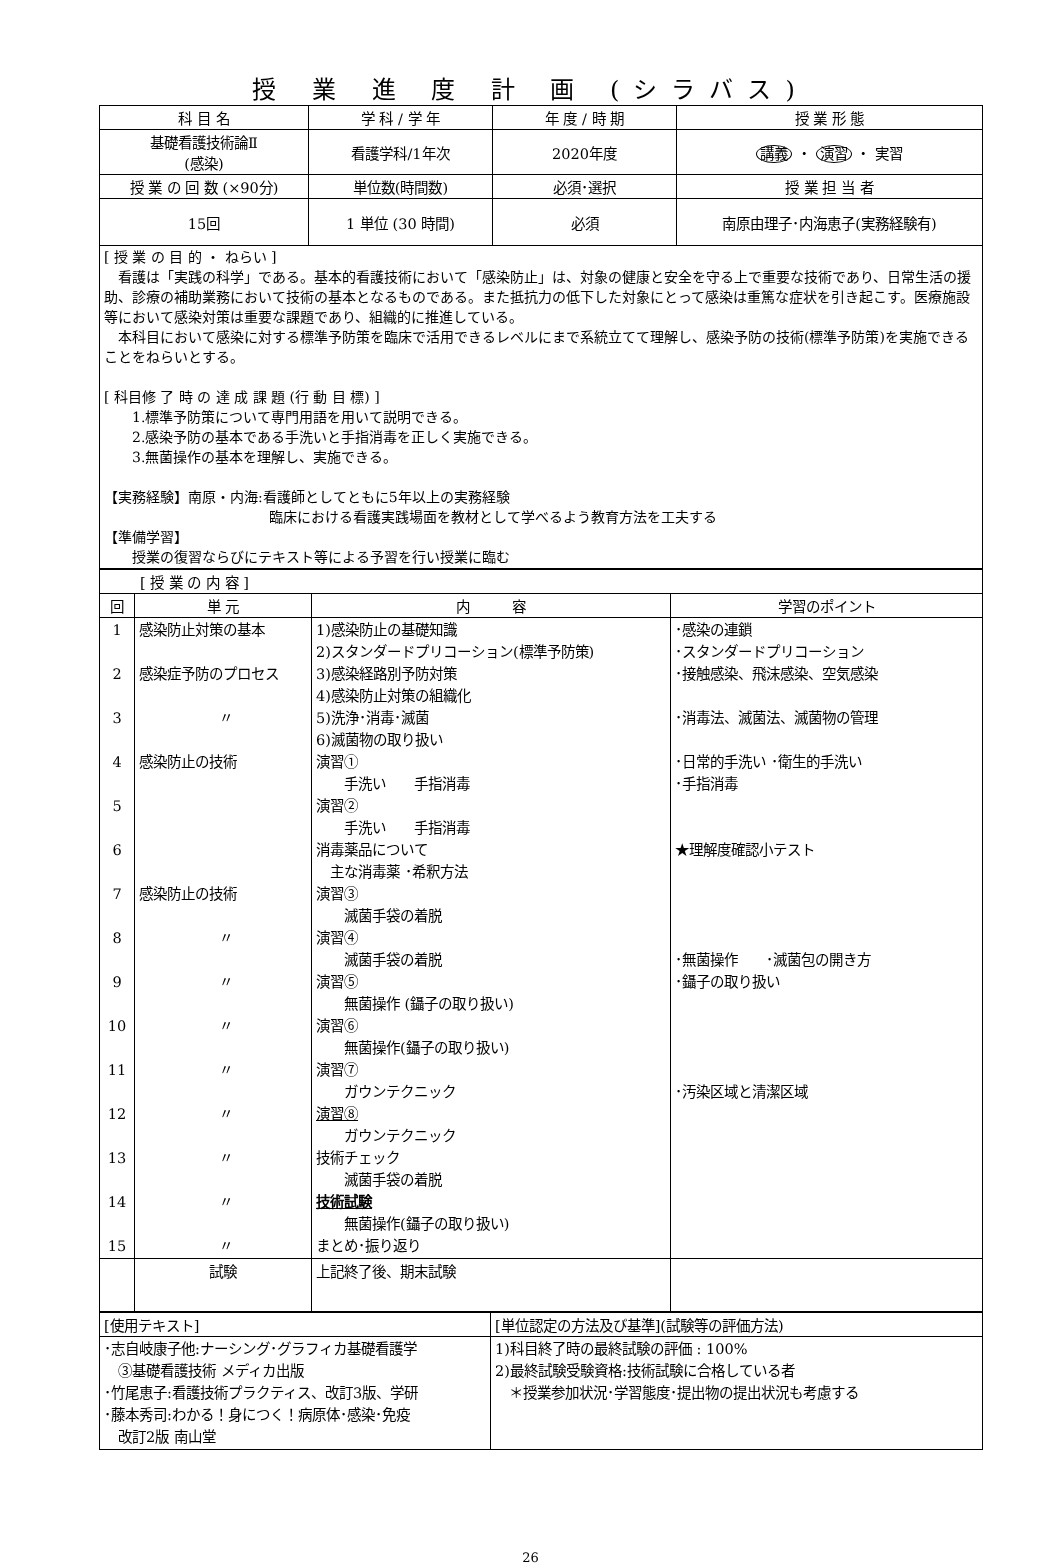授 業 進 度 計 画 (シラバス)
| 科 目 名 | 学 科 / 学 年 | 年 度 / 時 期 | 授 業 形 態 |
| --- | --- | --- | --- |
| 基礎看護技術論Ⅱ (感染) | 看護学科/1年次 | 2020年度 | 講義 ・ 演習 ・ 実習 |
| 授 業 の 回 数 (×90分) | 単位数(時間数) | 必須･選択 | 授 業 担 当 者 |
| 15回 | 1 単位 (30 時間) | 必須 | 南原由理子･内海恵子(実務経験有) |
| [ 授 業 の 目 的 ・ ねらい ] 看護は「実践の科学」である。基本的看護技術において「感染防止」は、対象の健康と安全を守る上で重要な技術であり、日常生活の援助、診療の補助業務において技術の基本となるものである。また抵抗力の低下した対象にとって感染は重篤な症状を引き起こす。医療施設等において感染対策は重要な課題であり、組織的に推進している。 本科目において感染に対する標準予防策を臨床で活用できるレベルにまで系統立てて理解し、感染予防の技術(標準予防策)を実施できることをねらいとする。 [ 科目修 了 時 の 達 成 課 題 (行 動 目 標) ] 1.標準予防策について専門用語を用いて説明できる。 2.感染予防の基本である手洗いと手指消毒を正しく実施できる。 3.無菌操作の基本を理解し、実施できる。 【実務経験】南原・内海:看護師としてともに5年以上の実務経験 臨床における看護実践場面を教材として学べるよう教育方法を工夫する 【準備学習】 授業の復習ならびにテキスト等による予習を行い授業に臨む | | | |
| [ 授 業 の 内 容 ] | | | |
| 回 | 単 元 | 内 容 | 学習のポイント |
| 1 2 3 4 5 6 7 8 9 10 11 12 13 14 15 | 感染防止対策の基本 感染症予防のプロセス 〃 感染防止の技術 感染防止の技術 〃 〃 〃 〃 〃 〃 〃 〃 | 1)感染防止の基礎知識 2)スタンダードプリコーション(標準予防策) 3)感染経路別予防対策 4)感染防止対策の組織化 5)洗浄･消毒･滅菌 6)滅菌物の取り扱い 演習① 手洗い 手指消毒 演習② 手洗い 手指消毒 消毒薬品について 主な消毒薬 ･希釈方法 演習③ 滅菌手袋の着脱 演習④ 滅菌手袋の着脱 演習⑤ 無菌操作 (鑷子の取り扱い) 演習⑥ 無菌操作(鑷子の取り扱い) 演習⑦ ガウンテクニック 演習⑧ ガウンテクニック 技術チェック 滅菌手袋の着脱 技術試験 無菌操作(鑷子の取り扱い) まとめ･振り返り | ･感染の連鎖 ･スタンダードプリコーション ･接触感染、飛沫感染、空気感染 ･消毒法、滅菌法、滅菌物の管理 ･日常的手洗い ･衛生的手洗い ･手指消毒 ★理解度確認小テスト ･無菌操作 ･滅菌包の開き方 ･鑷子の取り扱い ･汚染区域と清潔区域 |
| | 試験 | 上記終了後、期末試験 | |
| [使用テキスト] | [単位認定の方法及び基準](試験等の評価方法) |
| ･志自岐康子他:ナーシング･グラフィカ基礎看護学 ③基礎看護技術 メディカ出版 ･竹尾恵子:看護技術プラクティス、改訂3版、学研 ･藤本秀司:わかる！身につく！病原体･感染･免疫 改訂2版 南山堂 | 1)科目終了時の最終試験の評価 : 100% 2)最終試験受験資格:技術試験に合格している者 ＊授業参加状況･学習態度･提出物の提出状況も考慮する |
26